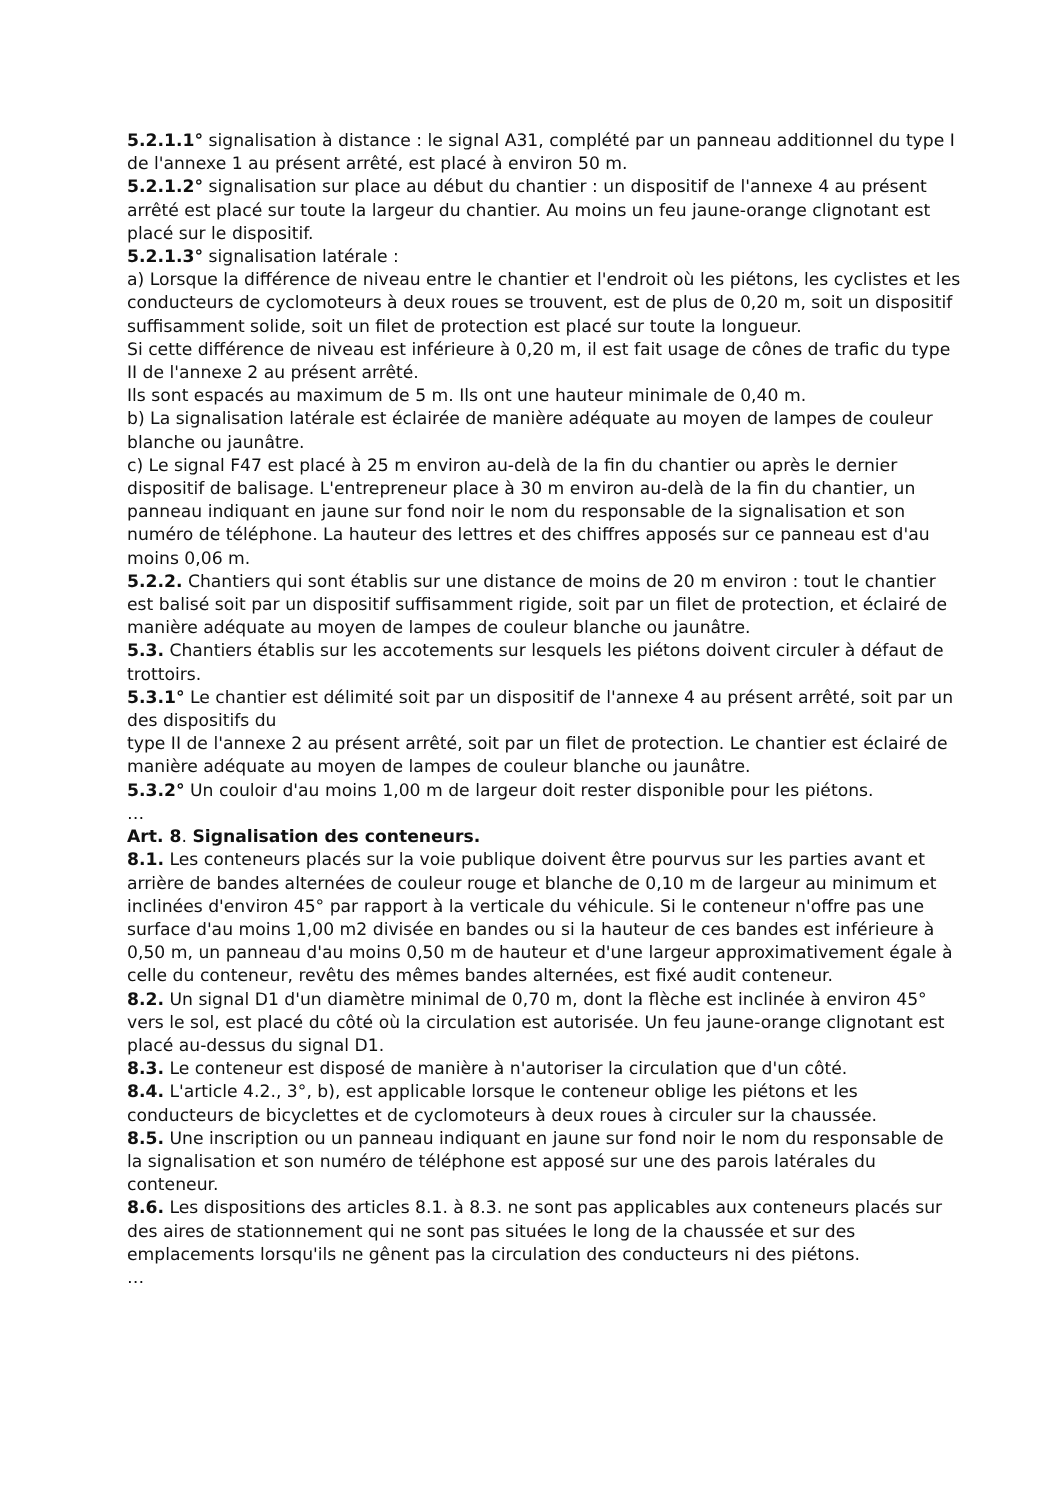5.2.1.1° signalisation à distance : le signal A31, complété par un panneau additionnel du type I de l'annexe 1 au présent arrêté, est placé à environ 50 m.
5.2.1.2° signalisation sur place au début du chantier : un dispositif de l'annexe 4 au présent arrêté est placé sur toute la largeur du chantier. Au moins un feu jaune-orange clignotant est placé sur le dispositif.
5.2.1.3° signalisation latérale :
a) Lorsque la différence de niveau entre le chantier et l'endroit où les piétons, les cyclistes et les conducteurs de cyclomoteurs à deux roues se trouvent, est de plus de 0,20 m, soit un dispositif suffisamment solide, soit un filet de protection est placé sur toute la longueur.
Si cette différence de niveau est inférieure à 0,20 m, il est fait usage de cônes de trafic du type II de l'annexe 2 au présent arrêté.
Ils sont espacés au maximum de 5 m. Ils ont une hauteur minimale de 0,40 m.
b) La signalisation latérale est éclairée de manière adéquate au moyen de lampes de couleur blanche ou jaunâtre.
c) Le signal F47 est placé à 25 m environ au-delà de la fin du chantier ou après le dernier dispositif de balisage. L'entrepreneur place à 30 m environ au-delà de la fin du chantier, un panneau indiquant en jaune sur fond noir le nom du responsable de la signalisation et son numéro de téléphone. La hauteur des lettres et des chiffres apposés sur ce panneau est d'au moins 0,06 m.
5.2.2. Chantiers qui sont établis sur une distance de moins de 20 m environ : tout le chantier est balisé soit par un dispositif suffisamment rigide, soit par un filet de protection, et éclairé de manière adéquate au moyen de lampes de couleur blanche ou jaunâtre.
5.3. Chantiers établis sur les accotements sur lesquels les piétons doivent circuler à défaut de trottoirs.
5.3.1° Le chantier est délimité soit par un dispositif de l'annexe 4 au présent arrêté, soit par un des dispositifs du
type II de l'annexe 2 au présent arrêté, soit par un filet de protection. Le chantier est éclairé de manière adéquate au moyen de lampes de couleur blanche ou jaunâtre.
5.3.2° Un couloir d'au moins 1,00 m de largeur doit rester disponible pour les piétons.
…
Art. 8. Signalisation des conteneurs.
8.1. Les conteneurs placés sur la voie publique doivent être pourvus sur les parties avant et arrière de bandes alternées de couleur rouge et blanche de 0,10 m de largeur au minimum et inclinées d'environ 45° par rapport à la verticale du véhicule. Si le conteneur n'offre pas une surface d'au moins 1,00 m2 divisée en bandes ou si la hauteur de ces bandes est inférieure à 0,50 m, un panneau d'au moins 0,50 m de hauteur et d'une largeur approximativement égale à celle du conteneur, revêtu des mêmes bandes alternées, est fixé audit conteneur.
8.2. Un signal D1 d'un diamètre minimal de 0,70 m, dont la flèche est inclinée à environ 45° vers le sol, est placé du côté où la circulation est autorisée. Un feu jaune-orange clignotant est placé au-dessus du signal D1.
8.3. Le conteneur est disposé de manière à n'autoriser la circulation que d'un côté.
8.4. L'article 4.2., 3°, b), est applicable lorsque le conteneur oblige les piétons et les conducteurs de bicyclettes et de cyclomoteurs à deux roues à circuler sur la chaussée.
8.5. Une inscription ou un panneau indiquant en jaune sur fond noir le nom du responsable de la signalisation et son numéro de téléphone est apposé sur une des parois latérales du conteneur.
8.6. Les dispositions des articles 8.1. à 8.3. ne sont pas applicables aux conteneurs placés sur des aires de stationnement qui ne sont pas situées le long de la chaussée et sur des emplacements lorsqu'ils ne gênent pas la circulation des conducteurs ni des piétons.
…